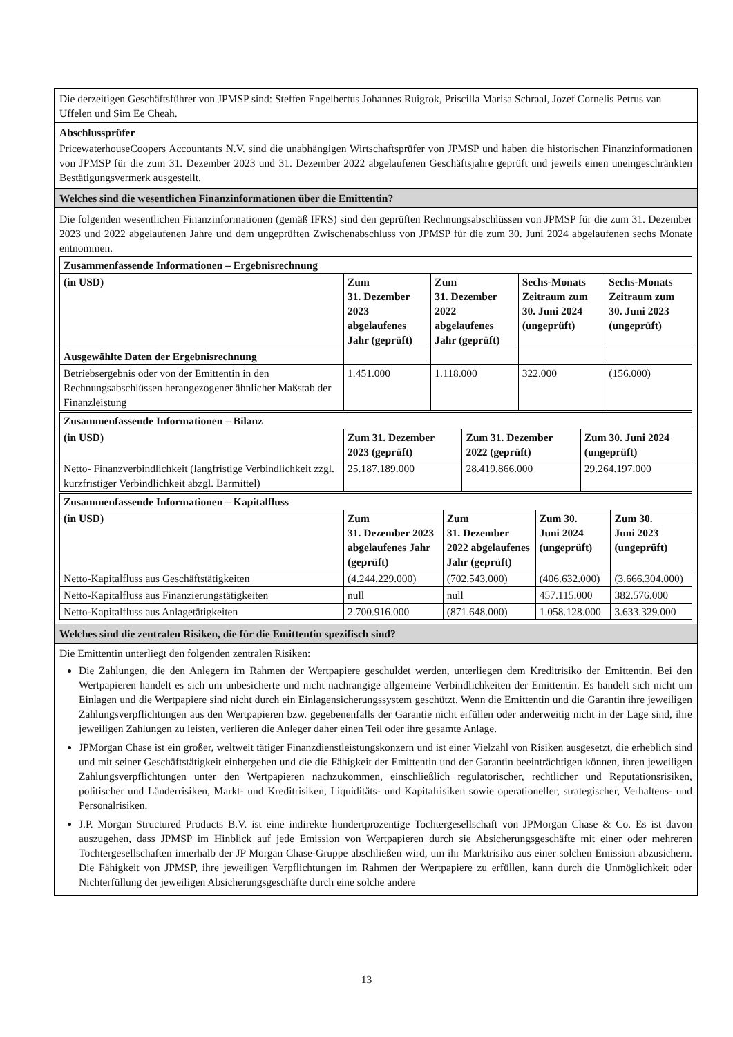Die derzeitigen Geschäftsführer von JPMSP sind: Steffen Engelbertus Johannes Ruigrok, Priscilla Marisa Schraal, Jozef Cornelis Petrus van Uffelen und Sim Ee Cheah.
Abschlussprüfer
PricewaterhouseCoopers Accountants N.V. sind die unabhängigen Wirtschaftsprüfer von JPMSP und haben die historischen Finanzinformationen von JPMSP für die zum 31. Dezember 2023 und 31. Dezember 2022 abgelaufenen Geschäftsjahre geprüft und jeweils einen uneingeschränkten Bestätigungsvermerk ausgestellt.
Welches sind die wesentlichen Finanzinformationen über die Emittentin?
Die folgenden wesentlichen Finanzinformationen (gemäß IFRS) sind den geprüften Rechnungsabschlüssen von JPMSP für die zum 31. Dezember 2023 und 2022 abgelaufenen Jahre und dem ungeprüften Zwischenabschluss von JPMSP für die zum 30. Juni 2024 abgelaufenen sechs Monate entnommen.
| Zusammenfassende Informationen – Ergebnisrechnung | | | | |
| --- | --- | --- | --- | --- |
| (in USD) | Zum 31. Dezember 2023 abgelaufenes Jahr (geprüft) | Zum 31. Dezember 2022 abgelaufenes Jahr (geprüft) | Sechs-Monats Zeitraum zum 30. Juni 2024 (ungeprüft) | Sechs-Monats Zeitraum zum 30. Juni 2023 (ungeprüft) |
| Ausgewählte Daten der Ergebnisrechnung | | | | |
| Betriebsergebnis oder von der Emittentin in den Rechnungsabschlüssen herangezogener ähnlicher Maßstab der Finanzleistung | 1.451.000 | 1.118.000 | 322.000 | (156.000) |
| Zusammenfassende Informationen – Bilanz | | | |
| --- | --- | --- | --- |
| (in USD) | Zum 31. Dezember 2023 (geprüft) | Zum 31. Dezember 2022 (geprüft) | Zum 30. Juni 2024 (ungeprüft) |
| Netto- Finanzverbindlichkeit (langfristige Verbindlichkeit zzgl. kurzfristiger Verbindlichkeit abzgl. Barmittel) | 25.187.189.000 | 28.419.866.000 | 29.264.197.000 |
| Zusammenfassende Informationen – Kapitalfluss | | | | |
| --- | --- | --- | --- | --- |
| (in USD) | Zum 31. Dezember 2023 abgelaufenes Jahr (geprüft) | Zum 31. Dezember 2022 abgelaufenes Jahr (geprüft) | Zum 30. Juni 2024 (ungeprüft) | Zum 30. Juni 2023 (ungeprüft) |
| Netto-Kapitalfluss aus Geschäftstätigkeiten | (4.244.229.000) | (702.543.000) | (406.632.000) | (3.666.304.000) |
| Netto-Kapitalfluss aus Finanzierungstätigkeiten | null | null | 457.115.000 | 382.576.000 |
| Netto-Kapitalfluss aus Anlagetätigkeiten | 2.700.916.000 | (871.648.000) | 1.058.128.000 | 3.633.329.000 |
Welches sind die zentralen Risiken, die für die Emittentin spezifisch sind?
Die Emittentin unterliegt den folgenden zentralen Risiken:
Die Zahlungen, die den Anlegern im Rahmen der Wertpapiere geschuldet werden, unterliegen dem Kreditrisiko der Emittentin. Bei den Wertpapieren handelt es sich um unbesicherte und nicht nachrangige allgemeine Verbindlichkeiten der Emittentin. Es handelt sich nicht um Einlagen und die Wertpapiere sind nicht durch ein Einlagensicherungssystem geschützt. Wenn die Emittentin und die Garantin ihre jeweiligen Zahlungsverpflichtungen aus den Wertpapieren bzw. gegebenenfalls der Garantie nicht erfüllen oder anderweitig nicht in der Lage sind, ihre jeweiligen Zahlungen zu leisten, verlieren die Anleger daher einen Teil oder ihre gesamte Anlage.
JPMorgan Chase ist ein großer, weltweit tätiger Finanzdienstleistungskonzern und ist einer Vielzahl von Risiken ausgesetzt, die erheblich sind und mit seiner Geschäftstätigkeit einhergehen und die die Fähigkeit der Emittentin und der Garantin beeinträchtigen können, ihren jeweiligen Zahlungsverpflichtungen unter den Wertpapieren nachzukommen, einschließlich regulatorischer, rechtlicher und Reputationsrisiken, politischer und Länderrisiken, Markt- und Kreditrisiken, Liquiditäts- und Kapitalrisiken sowie operationeller, strategischer, Verhaltens- und Personalrisiken.
J.P. Morgan Structured Products B.V. ist eine indirekte hundertprozentige Tochtergesellschaft von JPMorgan Chase & Co. Es ist davon auszugehen, dass JPMSP im Hinblick auf jede Emission von Wertpapieren durch sie Absicherungsgeschäfte mit einer oder mehreren Tochtergesellschaften innerhalb der JP Morgan Chase-Gruppe abschließen wird, um ihr Marktrisiko aus einer solchen Emission abzusichern. Die Fähigkeit von JPMSP, ihre jeweiligen Verpflichtungen im Rahmen der Wertpapiere zu erfüllen, kann durch die Unmöglichkeit oder Nichterfüllung der jeweiligen Absicherungsgeschäfte durch eine solche andere
13